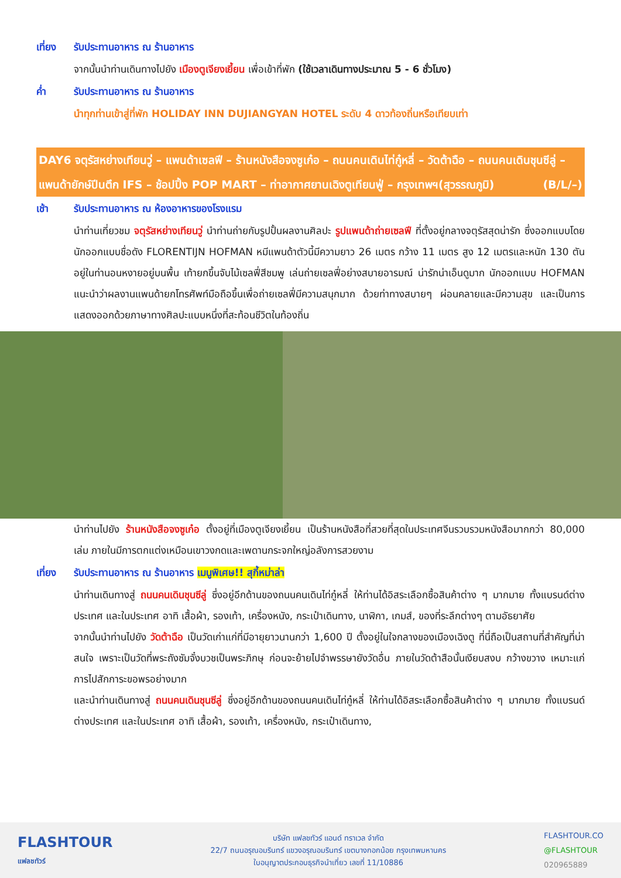เที่ยง รับประทานอาหาร ณ ร้านอาหาร
จากนั้นนำท่านเดินทางไปยัง เมืองตูเจียงเยี้ยน เพื่อเข้าที่พัก (ใช้เวลาเดินทางประมาณ 5 - 6 ชั่วโมง)
ค่ำ รับประทานอาหาร ณ ร้านอาหาร
นำทุกท่านเข้าสู่ที่พัก HOLIDAY INN DUJIANGYAN HOTEL ระดับ 4 ดาวท้องถิ่นหรือเทียบเท่า
DAY6 จตุรัสหย่างเทียนวู่ – แพนด้าเซลฟี – ร้านหนังสือจงซูเก๋อ – ถนนคนเดินไท่กู๋หลี่ – วัดต้าฉือ – ถนนคนเดินชุนซีลู่ – แพนด้ายักษ์ปีนตึก IFS – ช้อปปิ้ง POP MART – ท่าอากาศยานเฉิงตูเทียนฟู่ – กรุงเทพฯ(สุวรรณภูมิ) (B/L/–)
เช้า รับประทานอาหาร ณ ห้องอาหารของโรงแรม
นำท่านเที่ยวชม จตุรัสหย่างเทียนวู่ นำท่านถ่ายกับรูปปั้นผลงานศิลปะ รูปแพนด้าถ่ายเซลฟี ที่ตั้งอยู่กลางจตุรัสสุดน่ารัก ซึ่งออกแบบโดยนักออกแบบชื่อดัง FLORENTIJN HOFMAN หมีแพนด้าตัวนี้มีความยาว 26 เมตร กว้าง 11 เมตร สูง 12 เมตรและหนัก 130 ตัน อยู่ในท่านอนหงายอยู่บนพื้น เท้ายกขึ้นจับไม้เซลฟี่สีชมพู เล่นถ่ายเซลฟี่อย่างสบายอารมณ์ น่ารักน่าเอ็นดูมาก นักออกแบบ HOFMAN แนะนำว่าผลงานแพนด้ายกโทรศัพท์มือถือขึ้นเพื่อถ่ายเซลฟี่มีความสนุกมาก ด้วยท่าทางสบายๆ ผ่อนคลายและมีความสุข และเป็นการแสดงออกด้วยภาษาทางศิลปะแบบหนึ่งที่สะท้อนชีวิตในท้องถิ่น
นำท่านไปยัง ร้านหนังสือจงซูเก๋อ ตั้งอยู่ที่เมืองตูเจียงเยี้ยน เป็นร้านหนังสือที่สวยที่สุดในประเทศจีนรวบรวมหนังสือมากกว่า 80,000 เล่ม ภายในมีการตกแต่งเหมือนเขาวงกดและเพดานกระจกใหญ่อลังการสวยงาม
เที่ยง รับประทานอาหาร ณ ร้านอาหาร เมนูพิเศษ!! สุกี้หม่าล่า
นำท่านเดินทางสู่ ถนนคนเดินชุนซีลู่ ซึ่งอยู่อีกด้านของถนนคนเดินไท่กู๋หลี่ ให้ท่านได้อิสระเลือกซื้อสินค้าต่าง ๆ มากมาย ทั้งแบรนด์ต่างประเทศ และในประเทศ อาทิ เสื้อผ้า, รองเท้า, เครื่องหนัง, กระเป๋าเดินทาง, นาฬิกา, เกมส์, ของที่ระลึกต่างๆ ตามอัธยาศัย
จากนั้นนำท่านไปยัง วัดต้าฉือ เป็นวัดเก่าแก่ที่มีอายุยาวนานกว่า 1,600 ปี ตั้งอยู่ในใจกลางของเมืองเฉิงตู ที่นี่ถือเป็นสถานที่สำคัญที่น่าสนใจ เพราะเป็นวัดที่พระถังซัมจั๋งบวชเป็นพระภิกษุ ก่อนจะย้ายไปจำพรรษายังวัดอื่น ภายในวัดต้าสือนั้นเงียบสงบ กว้างขวาง เหมาะแก่การไปสักการะขอพรอย่างมาก
และนำท่านเดินทางสู่ ถนนคนเดินชุนซีลู่ ซึ่งอยู่อีกด้านของถนนคนเดินไท่กู๋หลี่ ให้ท่านได้อิสระเลือกซื้อสินค้าต่าง ๆ มากมาย ทั้งแบรนด์ต่างประเทศ และในประเทศ อาทิ เสื้อผ้า, รองเท้า, เครื่องหนัง, กระเป๋าเดินทาง,
FLASHTOUR
แฟลชทัวร์
บริษัท แฟลชทัวร์ แอนด์ ทราเวล จำกัด
22/7 ถนนอรุณอมรินทร์ แขวงอรุณอมรินทร์ เขตบางกอกน้อย กรุงเทพมหานคร
ใบอนุญาตประกอบธุรกิจนำเที่ยว เลขที่ 11/10886
FLASHTOUR.CO
@FLASHTOUR
020965889